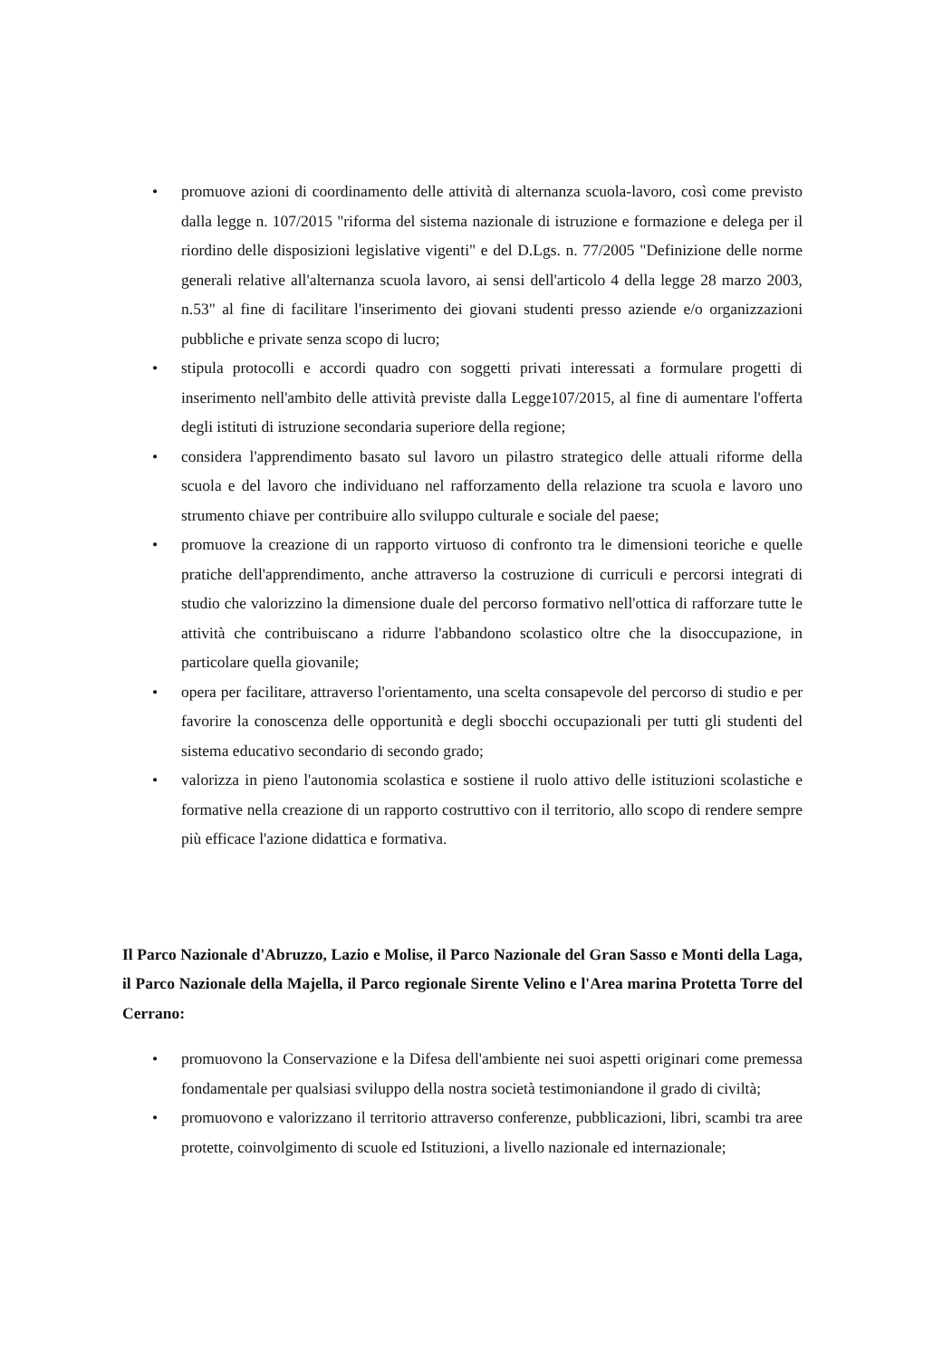• promuove azioni di coordinamento delle attività di alternanza scuola-lavoro, così come previsto dalla legge n. 107/2015 "riforma del sistema nazionale di istruzione e formazione e delega per il riordino delle disposizioni legislative vigenti" e del D.Lgs. n. 77/2005 "Definizione delle norme generali relative all'alternanza scuola lavoro, ai sensi dell'articolo 4 della legge 28 marzo 2003, n.53" al fine di facilitare l'inserimento dei giovani studenti presso aziende e/o organizzazioni pubbliche e private senza scopo di lucro;
• stipula protocolli e accordi quadro con soggetti privati interessati a formulare progetti di inserimento nell'ambito delle attività previste dalla Legge107/2015, al fine di aumentare l'offerta degli istituti di istruzione secondaria superiore della regione;
• considera l'apprendimento basato sul lavoro un pilastro strategico delle attuali riforme della scuola e del lavoro che individuano nel rafforzamento della relazione tra scuola e lavoro uno strumento chiave per contribuire allo sviluppo culturale e sociale del paese;
• promuove la creazione di un rapporto virtuoso di confronto tra le dimensioni teoriche e quelle pratiche dell'apprendimento, anche attraverso la costruzione di curriculi e percorsi integrati di studio che valorizzino la dimensione duale del percorso formativo nell'ottica di rafforzare tutte le attività che contribuiscano a ridurre l'abbandono scolastico oltre che la disoccupazione, in particolare quella giovanile;
• opera per facilitare, attraverso l'orientamento, una scelta consapevole del percorso di studio e per favorire la conoscenza delle opportunità e degli sbocchi occupazionali per tutti gli studenti del sistema educativo secondario di secondo grado;
• valorizza in pieno l'autonomia scolastica e sostiene il ruolo attivo delle istituzioni scolastiche e formative nella creazione di un rapporto costruttivo con il territorio, allo scopo di rendere sempre più efficace l'azione didattica e formativa.
Il Parco Nazionale d'Abruzzo, Lazio e Molise, il Parco Nazionale del Gran Sasso e Monti della Laga, il Parco Nazionale della Majella, il Parco regionale Sirente Velino e l'Area marina Protetta Torre del Cerrano:
• promuovono la Conservazione e la Difesa dell'ambiente nei suoi aspetti originari come premessa fondamentale per qualsiasi sviluppo della nostra società testimoniandone il grado di civiltà;
• promuovono e valorizzano il territorio attraverso conferenze, pubblicazioni, libri, scambi tra aree protette, coinvolgimento di scuole ed Istituzioni, a livello nazionale ed internazionale;